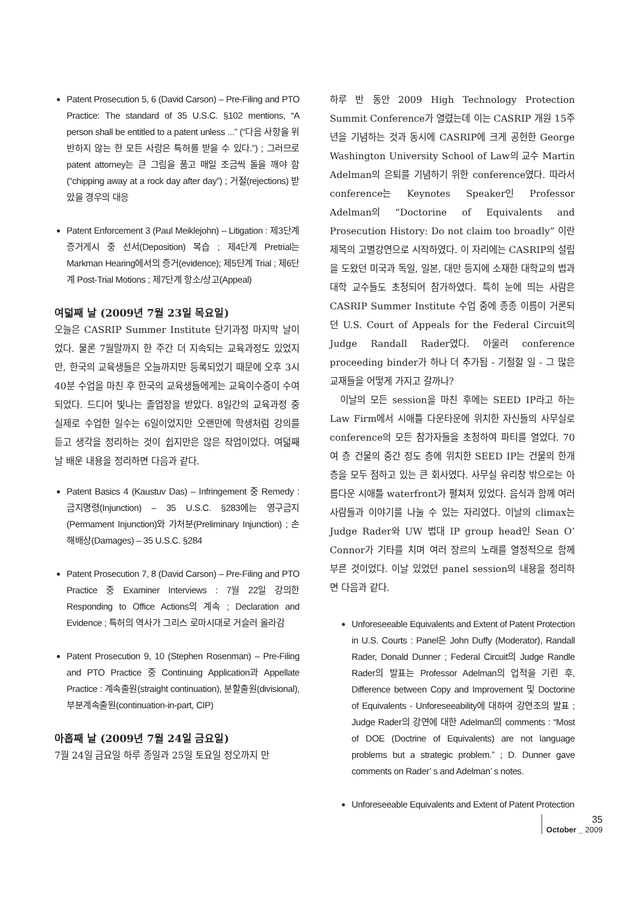Patent Prosecution 5, 6 (David Carson) – Pre-Filing and PTO Practice: The standard of 35 U.S.C. §102 mentions, “A person shall be entitled to a patent unless ...” (“다음 사항을 위반하지 않는 한 모든 사람은 특허를 받을 수 있다.”) ; 그러므로 patent attorney는 큰 그림을 품고 매일 조금씩 돌을 깨야 함(“chipping away at a rock day after day”) ; 거절(rejections) 받았을 경우의 대응
Patent Enforcement 3 (Paul Meiklejohn) – Litigation : 제3단계 증거게시 중 선서(Deposition) 복습 ; 제4단계 Pretrial는 Markman Hearing에서의 증거(evidence); 제5단계 Trial ; 제6단계 Post-Trial Motions ; 제7단계 항소/상고(Appeal)
여덟째 날 (2009년 7월 23일 목요일)
오늘은 CASRIP Summer Institute 단기과정 마지막 날이었다. 물론 7월말까지 한 주간 더 지속되는 교육과정도 있었지만, 한국의 교육생들은 오늘까지만 등록되었기 때문에 오후 3시 40분 수업을 마친 후 한국의 교육생들에게는 교육이수증이 수여되었다. 드디어 빛나는 졸업장을 받았다. 8일간의 교육과정 중 실제로 수업한 일수는 6일이었지만 오랜만에 학생처럼 강의를 듣고 생각을 정리하는 것이 쉽지만은 않은 작업이었다. 여덟째 날 배운 내용을 정리하면 다음과 같다.
Patent Basics 4 (Kaustuv Das) – Infringement 중 Remedy : 금지명령(Injunction) – 35 U.S.C. §283에는 영구금지(Permament Injunction)와 가처분(Preliminary Injunction) ; 손해배상(Damages) – 35 U.S.C. §284
Patent Prosecution 7, 8 (David Carson) – Pre-Filing and PTO Practice 중 Examiner Interviews : 7월 22일 강의한 Responding to Office Actions의 계속 ; Declaration and Evidence ; 특허의 역사가 그리스 로마시대로 거슬러 올라감
Patent Prosecution 9, 10 (Stephen Rosenman) – Pre-Filing and PTO Practice 중 Continuing Application과 Appellate Practice : 계속출원(straight continuation), 분할출원(divisional), 부분계속출원(continuation-in-part, CIP)
아홉째 날 (2009년 7월 24일 금요일)
7월 24일 금요일 하루 종일과 25일 토요일 정오까지 만
하루 반 동안 2009 High Technology Protection Summit Conference가 열렸는데 이는 CASRIP 개원 15주년을 기념하는 것과 동시에 CASRIP에 크게 공헌한 George Washington University School of Law의 교수 Martin Adelman의 은퇴를 기념하기 위한 conference였다. 따라서 conference는 Keynotes Speaker인 Professor Adelman의 “Doctorine of Equivalents and Prosecution History: Do not claim too broadly” 이란 제목의 고별강연으로 시작하였다. 이 자리에는 CASRIP의 설립을 도왔던 미국과 독일, 일본, 대만 등지에 소재한 대학교의 법과대학 교수들도 초청되어 참가하였다. 특히 눈에 띄는 사람은 CASRIP Summer Institute 수업 중에 종종 이름이 거론되던 U.S. Court of Appeals for the Federal Circuit의 Judge Randall Rader였다. 아울러 conference proceeding binder가 하나 더 추가됨 - 기절할 일 - 그 많은 교재들을 어떻게 가지고 갈까나?
이날의 모든 session을 마친 후에는 SEED IP라고 하는 Law Firm에서 시애틀 다운타운에 위치한 자신들의 사무실로 conference의 모든 참가자들을 초청하여 파티를 열었다. 70여 층 건물의 중간 정도 층에 위치한 SEED IP는 건물의 한개 층을 모두 점하고 있는 큰 회사였다. 사무실 유리창 밖으로는 아름다운 시애틀 waterfront가 펼쳐져 있었다. 음식과 함께 여러 사람들과 이야기를 나눌 수 있는 자리였다. 이날의 climax는 Judge Rader와 UW 법대 IP group head인 Sean O’ Connor가 기타를 치며 여러 장르의 노래를 열정적으로 함께 부른 것이었다. 이날 있었던 panel session의 내용을 정리하면 다음과 같다.
Unforeseeable Equivalents and Extent of Patent Protection in U.S. Courts : Panel은 John Duffy (Moderator), Randall Rader, Donald Dunner ; Federal Circuit의 Judge Randle Rader의 발표는 Professor Adelman의 업적을 기린 후, Difference between Copy and Improvement 및 Doctorine of Equivalents - Unforeseeability에 대하여 강연조의 발표 ; Judge Rader의 강연에 대한 Adelman의 comments : “Most of DOE (Doctrine of Equivalents) are not language problems but a strategic problem.” ; D. Dunner gave comments on Rader’ s and Adelman’ s notes.
Unforeseeable Equivalents and Extent of Patent Protection
35
October _ 2009